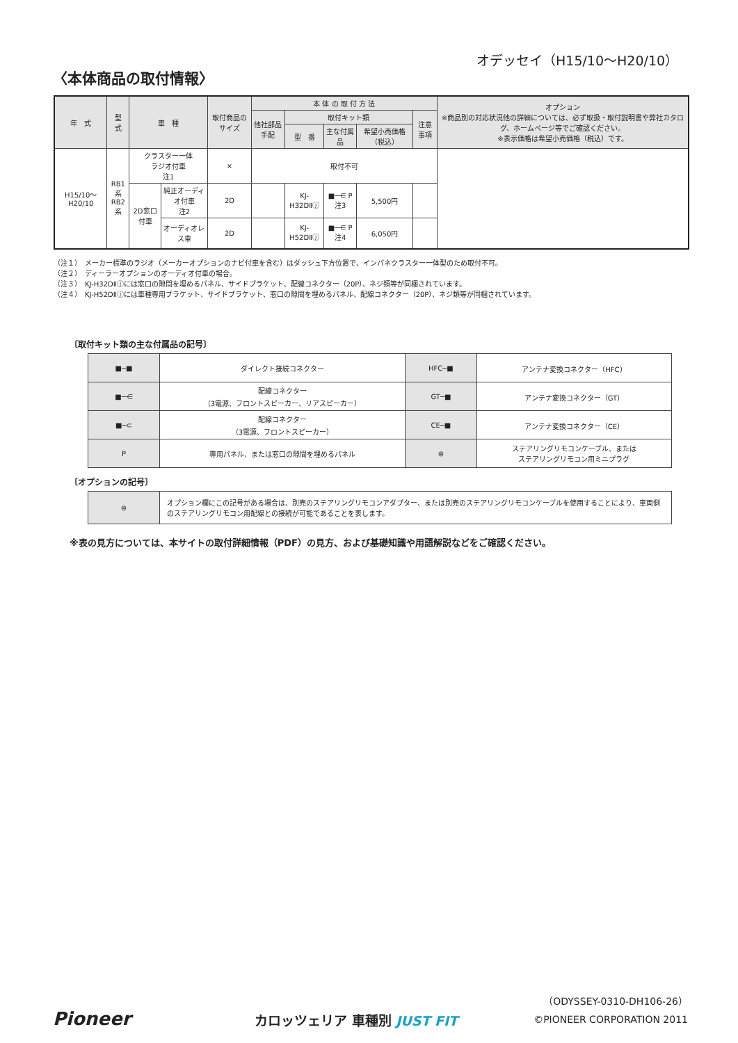オデッセイ（H15/10〜H20/10）
〈本体商品の取付情報〉
| 年 式 | 型 式 | 車 種 | | 取付商品のサイズ | 本 体 の 取 付 方 法 | | | | | オプション ※商品別の対応状況他の詳細については、必ず取扱・取付説明書や弊社カタログ、ホームページ等でご確認ください。 ※表示価格は希望小売価格（税込）です。 |
| --- | --- | --- | --- | --- | --- | --- | --- | --- | --- | --- |
| | | | | | 他社部品手配 | 取付キット類 | | | 注意事項 | |
| | | | | | | 型 番 | 主な付属品 | 希望小売価格（税込） | | |
| H15/10〜H20/10 | RB1系 RB2系 | クラスター一体 ラジオ付車 注1 | | × | 取付不可 | | | | | |
| | | 2D窓口付車 | 純正オーディオ付車 注2 | 2D | | KJ-H32DⅡⓙ | ■─⋲ P 注3 | 5,500円 | | |
| | | | オーディオレス車 | 2D | | KJ-H52DⅡⓙ | ■─⋲ P 注4 | 6,050円 | | |
（注１）　メーカー標準のラジオ（メーカーオプションのナビ付車を含む）はダッシュ下方位置で、インパネクラスター一体型のため取付不可。
（注２）　ディーラーオプションのオーディオ付車の場合。
（注３）　KJ-H32DⅡⓙには窓口の隙間を埋めるパネル、サイドブラケット、配線コネクター（20P）、ネジ類等が同梱されています。
（注４）　KJ-H52DⅡⓙには車種専用ブラケット、サイドブラケット、窓口の隙間を埋めるパネル、配線コネクター（20P）、ネジ類等が同梱されています。
〔取付キット類の主な付属品の記号〕
| ■─■ | ダイレクト接続コネクター | HFC─■ | アンテナ変換コネクター（HFC） |
| ■─⋲ | 配線コネクター （3電源、フロントスピーカー、リアスピーカー） | GT─■ | アンテナ変換コネクター（GT） |
| ■─⊂ | 配線コネクター （3電源、フロントスピーカー） | CE─■ | アンテナ変換コネクター（CE） |
| P | 専用パネル、または窓口の隙間を埋めるパネル | ⊜ | ステアリングリモコンケーブル、または ステアリングリモコン用ミニプラグ |
〔オプションの記号〕
| ⊜ | オプション欄にこの記号がある場合は、別売のステアリングリモコンアダプター、または別売のステアリングリモコンケーブルを使用することにより、車両側のステアリングリモコン用配線との接続が可能であることを表します。 |
※表の見方については、本サイトの取付詳細情報（PDF）の見方、および基礎知識や用語解説などをご確認ください。
Pioneer カロッツェリア 車種別 JUST FIT
（ODYSSEY-0310-DH106-26）
©PIONEER CORPORATION 2011